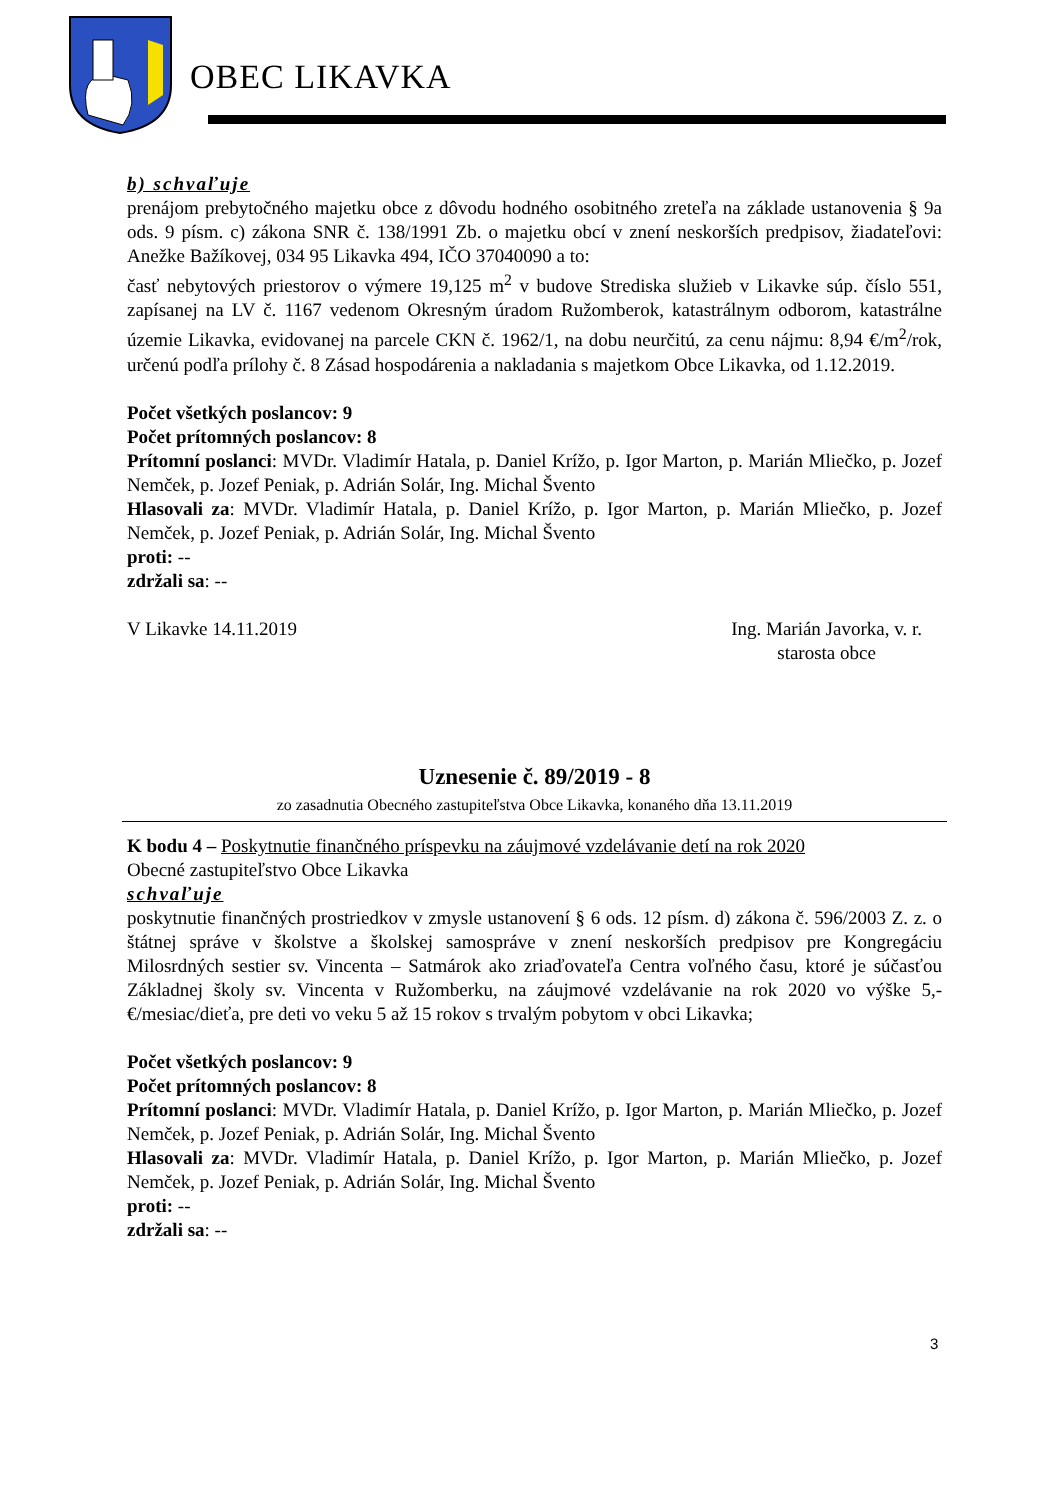OBEC LIKAVKA
b) schvaľuje
prenájom prebytočného majetku obce z dôvodu hodného osobitného zreteľa na základe ustanovenia § 9a ods. 9 písm. c) zákona SNR č. 138/1991 Zb. o majetku obcí v znení neskorších predpisov, žiadateľovi: Anežke Bažíkovej, 034 95 Likavka 494, IČO 37040090 a to:
časť nebytových priestorov o výmere 19,125 m<sup>2</sup> v budove Strediska služieb v Likavke súp. číslo 551, zapísanej na LV č. 1167 vedenom Okresným úradom Ružomberok, katastrálnym odborom, katastrálne územie Likavka, evidovanej na parcele CKN č. 1962/1, na dobu neurčitú, za cenu nájmu: 8,94 €/m<sup>2</sup>/rok, určenú podľa prílohy č. 8 Zásad hospodárenia a nakladania s majetkom Obce Likavka, od 1.12.2019.
Počet všetkých poslancov: 9
Počet prítomných poslancov: 8
Prítomní poslanci: MVDr. Vladimír Hatala, p. Daniel Krížo, p. Igor Marton, p. Marián Mliečko, p. Jozef Nemček, p. Jozef Peniak, p. Adrián Solár, Ing. Michal Švento
Hlasovali za: MVDr. Vladimír Hatala, p. Daniel Krížo, p. Igor Marton, p. Marián Mliečko, p. Jozef Nemček, p. Jozef Peniak, p. Adrián Solár, Ing. Michal Švento
proti: --
zdržali sa: --
V Likavke 14.11.2019 Ing. Marián Javorka, v. r.
starosta obce
Uznesenie č. 89/2019 - 8
zo zasadnutia Obecného zastupiteľstva Obce Likavka, konaného dňa 13.11.2019
K bodu 4 – Poskytnutie finančného príspevku na záujmové vzdelávanie detí na rok 2020
Obecné zastupiteľstvo Obce Likavka
schvaľuje
poskytnutie finančných prostriedkov v zmysle ustanovení § 6 ods. 12 písm. d) zákona č. 596/2003 Z. z. o štátnej správe v školstve a školskej samospráve v znení neskorších predpisov pre Kongregáciu Milosrdných sestier sv. Vincenta – Satmárok ako zriaďovateľa Centra voľného času, ktoré je súčasťou Základnej školy sv. Vincenta v Ružomberku, na záujmové vzdelávanie na rok 2020 vo výške 5,-€/mesiac/dieťa, pre deti vo veku 5 až 15 rokov s trvalým pobytom v obci Likavka;
Počet všetkých poslancov: 9
Počet prítomných poslancov: 8
Prítomní poslanci: MVDr. Vladimír Hatala, p. Daniel Krížo, p. Igor Marton, p. Marián Mliečko, p. Jozef Nemček, p. Jozef Peniak, p. Adrián Solár, Ing. Michal Švento
Hlasovali za: MVDr. Vladimír Hatala, p. Daniel Krížo, p. Igor Marton, p. Marián Mliečko, p. Jozef Nemček, p. Jozef Peniak, p. Adrián Solár, Ing. Michal Švento
proti: --
zdržali sa: --
3